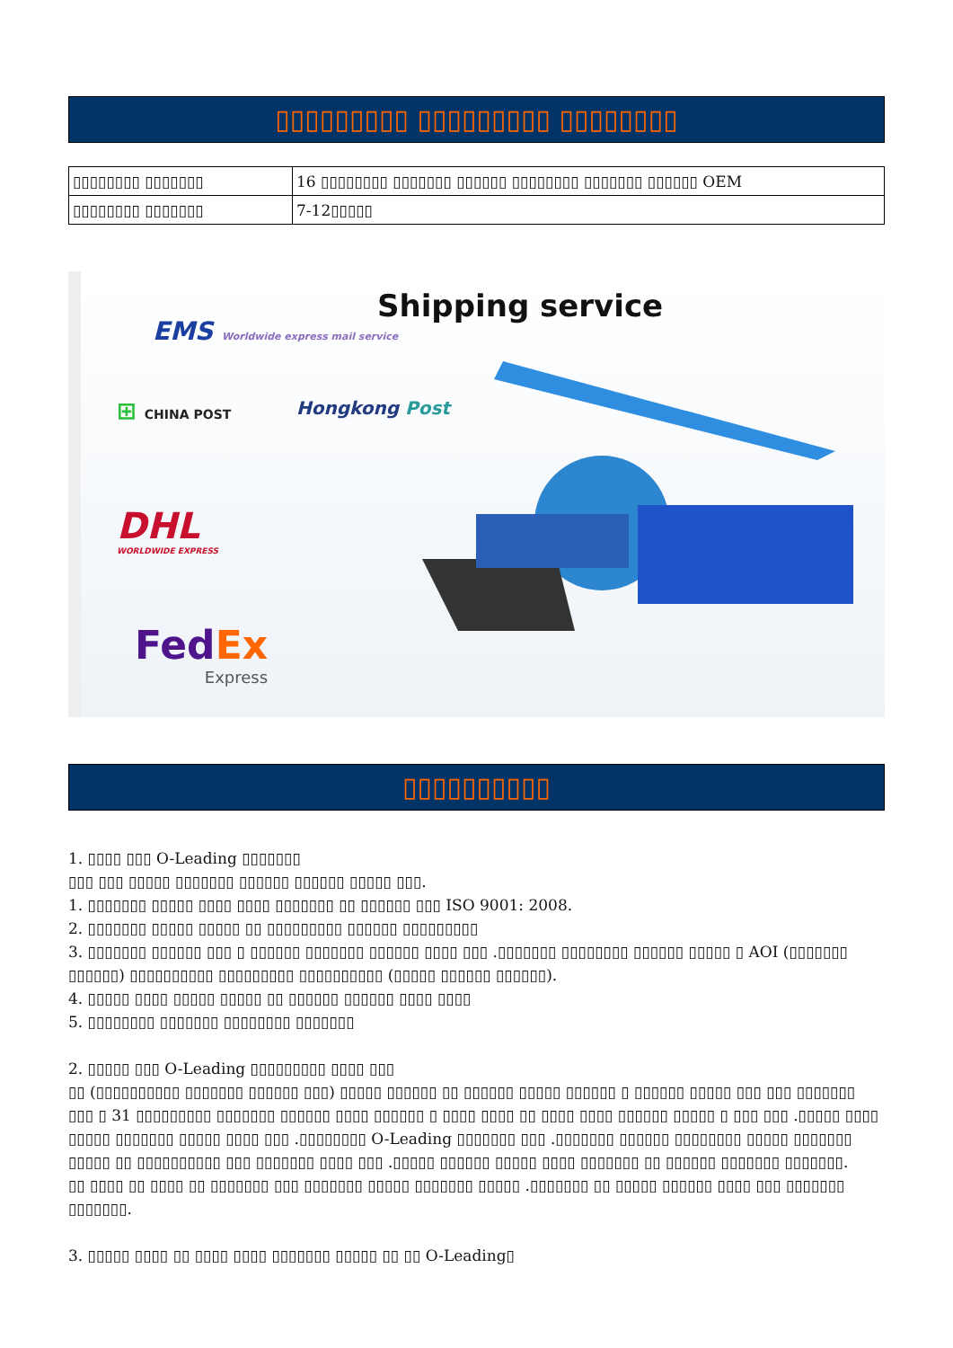▯▯▯▯▯▯▯▯▯ ▯▯▯▯▯▯▯▯▯ ▯▯▯▯▯▯▯▯
| ▯▯▯▯▯▯▯▯ ▯▯▯▯▯▯▯ | 16 ▯▯▯▯▯▯▯▯ ▯▯▯▯▯▯▯ ▯▯▯▯▯▯ ▯▯▯▯▯▯▯▯ ▯▯▯▯▯▯▯ ▯▯▯▯▯▯ OEM |
| ▯▯▯▯▯▯▯▯ ▯▯▯▯▯▯▯ | 7-12▯▯▯▯▯ |
Shipping service
EMS Worldwide express mail service
⊞ CHINA POST Hongkong Post
DHL
WORLDWIDE EXPRESS
FedEx
Express
▯▯▯▯▯▯▯▯▯▯
1. ▯▯▯▯ ▯▯▯ O-Leading ▯▯▯▯▯▯▯
▯▯▯ ▯▯▯ ▯▯▯▯▯ ▯▯▯▯▯▯▯ ▯▯▯▯▯▯ ▯▯▯▯▯▯ ▯▯▯▯▯ ▯▯▯.
1. ▯▯▯▯▯▯▯ ▯▯▯▯▯ ▯▯▯▯ ▯▯▯▯ ▯▯▯▯▯▯▯ ▯▯ ▯▯▯▯▯▯ ▯▯▯ ISO 9001: 2008.
2. ▯▯▯▯▯▯▯ ▯▯▯▯▯ ▯▯▯▯▯ ▯▯ ▯▯▯▯▯▯▯▯▯ ▯▯▯▯▯▯ ▯▯▯▯▯▯▯▯▯
3. ▯▯▯▯▯▯▯ ▯▯▯▯▯▯ ▯▯▯ ▯ ▯▯▯▯▯▯ ▯▯▯▯▯▯▯ ▯▯▯▯▯▯ ▯▯▯▯ ▯▯▯ .▯▯▯▯▯▯▯ ▯▯▯▯▯▯▯▯ ▯▯▯▯▯▯ ▯▯▯▯▯ ▯ AOI (▯▯▯▯▯▯▯ ▯▯▯▯▯▯) ▯▯▯▯▯▯▯▯▯▯ ▯▯▯▯▯▯▯▯▯ ▯▯▯▯▯▯▯▯▯▯ (▯▯▯▯▯ ▯▯▯▯▯▯ ▯▯▯▯▯▯).
4. ▯▯▯▯▯ ▯▯▯▯ ▯▯▯▯▯ ▯▯▯▯▯ ▯▯ ▯▯▯▯▯▯ ▯▯▯▯▯▯ ▯▯▯▯ ▯▯▯▯
5. ▯▯▯▯▯▯▯▯ ▯▯▯▯▯▯▯ ▯▯▯▯▯▯▯▯ ▯▯▯▯▯▯▯
2. ▯▯▯▯▯ ▯▯▯ O-Leading ▯▯▯▯▯▯▯▯▯ ▯▯▯▯ ▯▯▯
▯▯ (▯▯▯▯▯▯▯▯▯▯ ▯▯▯▯▯▯▯ ▯▯▯▯▯▯ ▯▯▯) ▯▯▯▯▯ ▯▯▯▯▯▯ ▯▯ ▯▯▯▯▯▯ ▯▯▯▯▯ ▯▯▯▯▯▯ ▯ ▯▯▯▯▯▯ ▯▯▯▯▯ ▯▯▯ ▯▯▯ ▯▯▯▯▯▯▯ ▯▯▯ ▯ 31 ▯▯▯▯▯▯▯▯▯ ▯▯▯▯▯▯▯ ▯▯▯▯▯▯ ▯▯▯▯ ▯▯▯▯▯▯ ▯ ▯▯▯▯ ▯▯▯▯ ▯▯ ▯▯▯▯ ▯▯▯▯ ▯▯▯▯▯▯ ▯▯▯▯▯ ▯ ▯▯▯ ▯▯▯ .▯▯▯▯▯ ▯▯▯▯ ▯▯▯▯▯ ▯▯▯▯▯▯▯ ▯▯▯▯▯ ▯▯▯▯ ▯▯▯ .▯▯▯▯▯▯▯▯ O-Leading ▯▯▯▯▯▯▯ ▯▯▯ .▯▯▯▯▯▯▯ ▯▯▯▯▯▯ ▯▯▯▯▯▯▯▯ ▯▯▯▯▯ ▯▯▯▯▯▯▯ ▯▯▯▯▯ ▯▯ ▯▯▯▯▯▯▯▯▯▯ ▯▯▯ ▯▯▯▯▯▯▯ ▯▯▯▯ ▯▯▯ .▯▯▯▯▯ ▯▯▯▯▯▯ ▯▯▯▯▯ ▯▯▯▯ ▯▯▯▯▯▯▯ ▯▯ ▯▯▯▯▯▯ ▯▯▯▯▯▯▯ ▯▯▯▯▯▯▯.
▯▯ ▯▯▯▯ ▯▯ ▯▯▯▯ ▯▯ ▯▯▯▯▯▯▯ ▯▯▯ ▯▯▯▯▯▯▯ ▯▯▯▯▯ ▯▯▯▯▯▯▯ ▯▯▯▯▯ .▯▯▯▯▯▯▯ ▯▯ ▯▯▯▯▯ ▯▯▯▯▯▯ ▯▯▯▯ ▯▯▯ ▯▯▯▯▯▯▯ ▯▯▯▯▯▯▯.
3. ▯▯▯▯▯ ▯▯▯▯ ▯▯ ▯▯▯▯ ▯▯▯▯ ▯▯▯▯▯▯▯ ▯▯▯▯▯ ▯▯ ▯▯ O-Leading▯